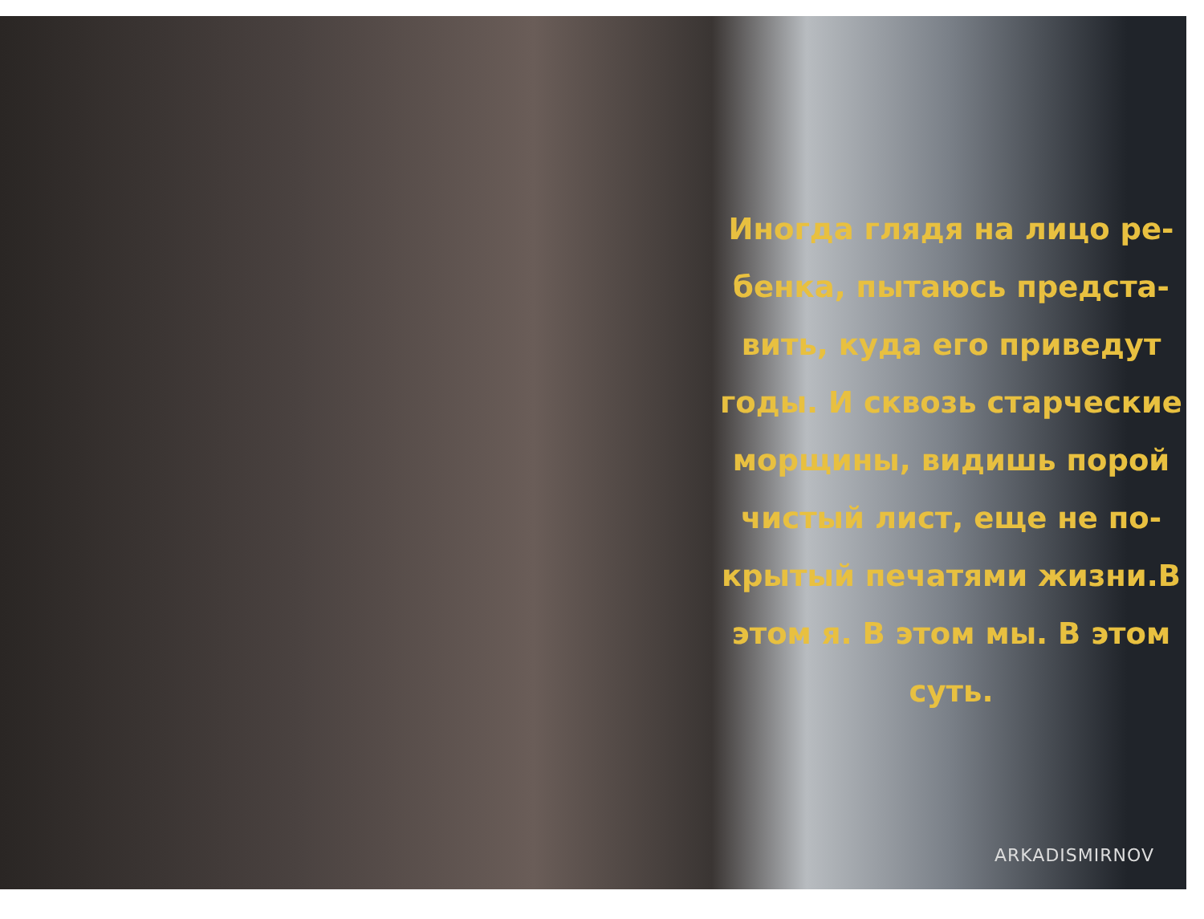Иногда глядя на лицо ре- бенка, пытаюсь предста- вить, куда его приведут годы. И сквозь старческие морщины, видишь порой чистый лист, еще не по- крытый печатями жизни.В этом я. В этом мы. В этом суть.
ARKADISMIRNOV